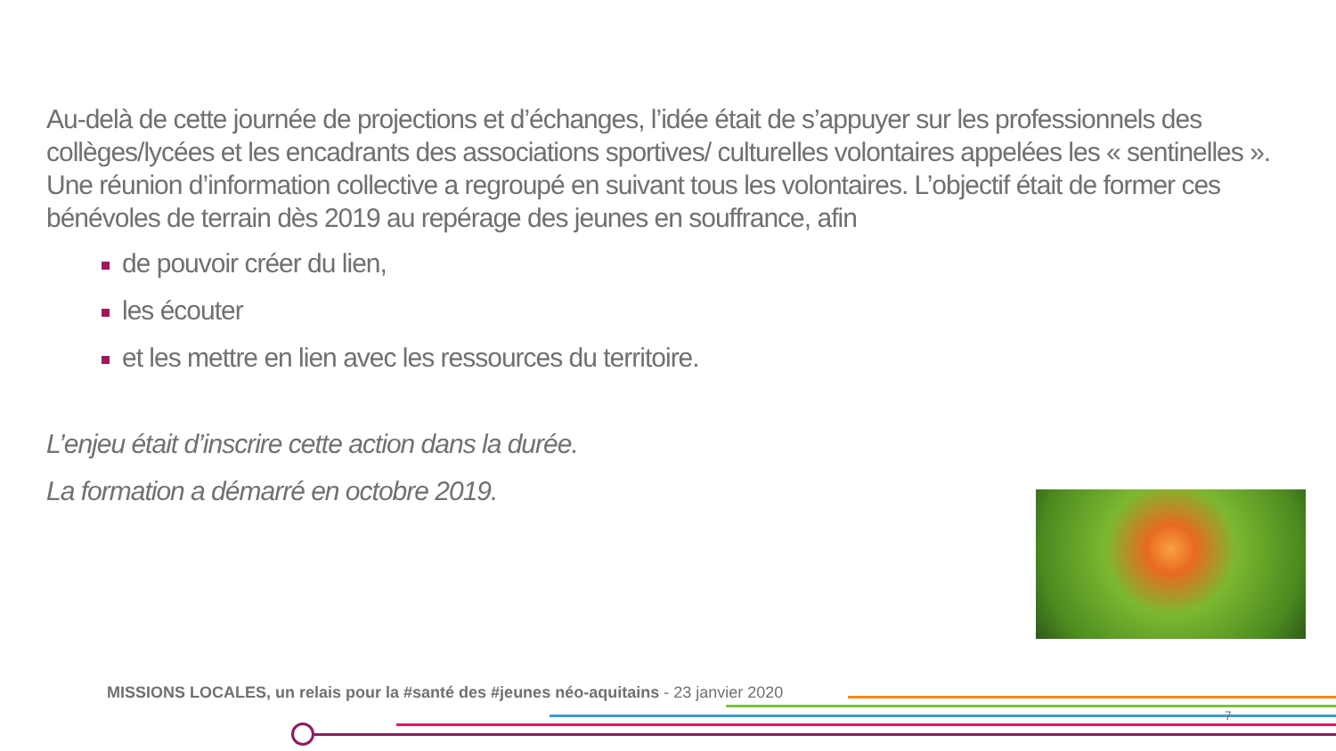Au-delà de cette journée de projections et d’échanges, l’idée était de s’appuyer sur les professionnels des collèges/lycées et les encadrants des associations sportives/ culturelles volontaires appelées les « sentinelles ». Une réunion d’information collective a regroupé en suivant tous les volontaires. L’objectif était de former ces bénévoles de terrain dès 2019 au repérage des jeunes en souffrance, afin
de pouvoir créer du lien,
les écouter
et les mettre en lien avec les ressources du territoire.
L’enjeu était d’inscrire cette action dans la durée.
La formation a démarré en octobre 2019.
MISSIONS LOCALES, un relais pour la #santé des #jeunes néo-aquitains - 23 janvier 2020
7